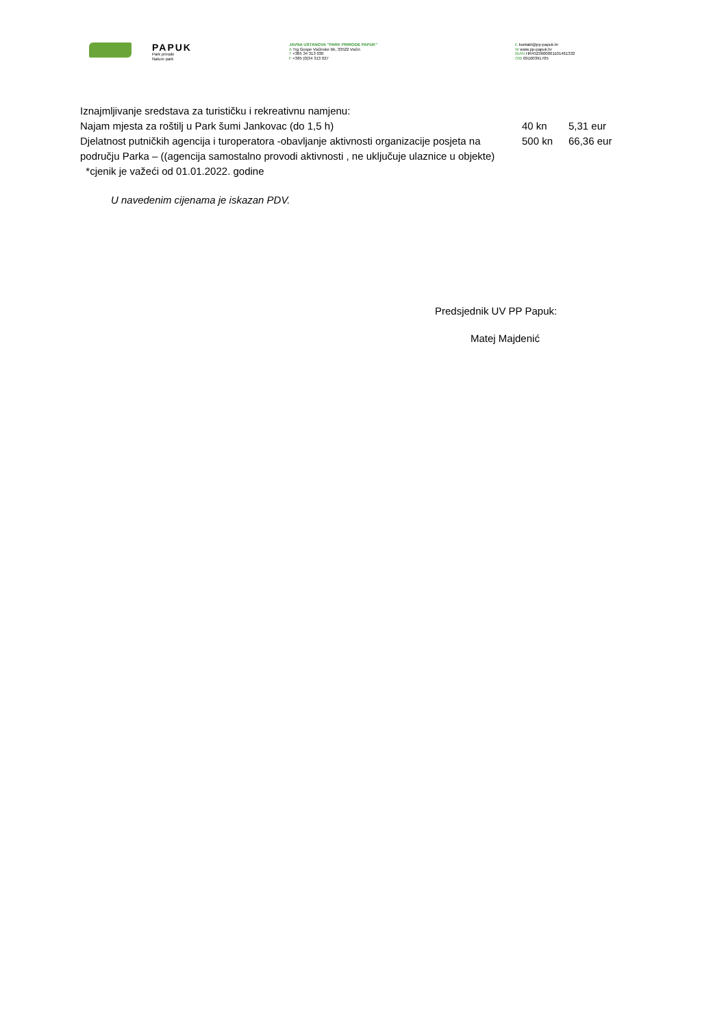PAPUK
Park prirode
Nature park
JAVNA USTANOVA "PARK PRIRODE PAPUK"
A Trg Gospe Voćinske bb, 33522 Voćin
T +385 34 313 030
F +385 (0)34 313 027
E kontakt@pp-papuk.hr
W www.pp-papuk.hr
IBAN HR4523600001101461332
OIB 09100391705
Iznajmljivanje sredstava za turističku i rekreativnu namjenu:
| Najam mjesta za roštilj u Park šumi Jankovac (do 1,5 h) | 40 kn | 5,31 eur |
| Djelatnost putničkih agencija i turoperatora -obavljanje aktivnosti organizacije posjeta na području Parka – ((agencija samostalno provodi aktivnosti , ne uključuje ulaznice u objekte) | 500 kn | 66,36 eur |
*cjenik je važeći od 01.01.2022. godine
U navedenim cijenama je iskazan PDV.
Predsjednik UV PP Papuk:
Matej Majdenić